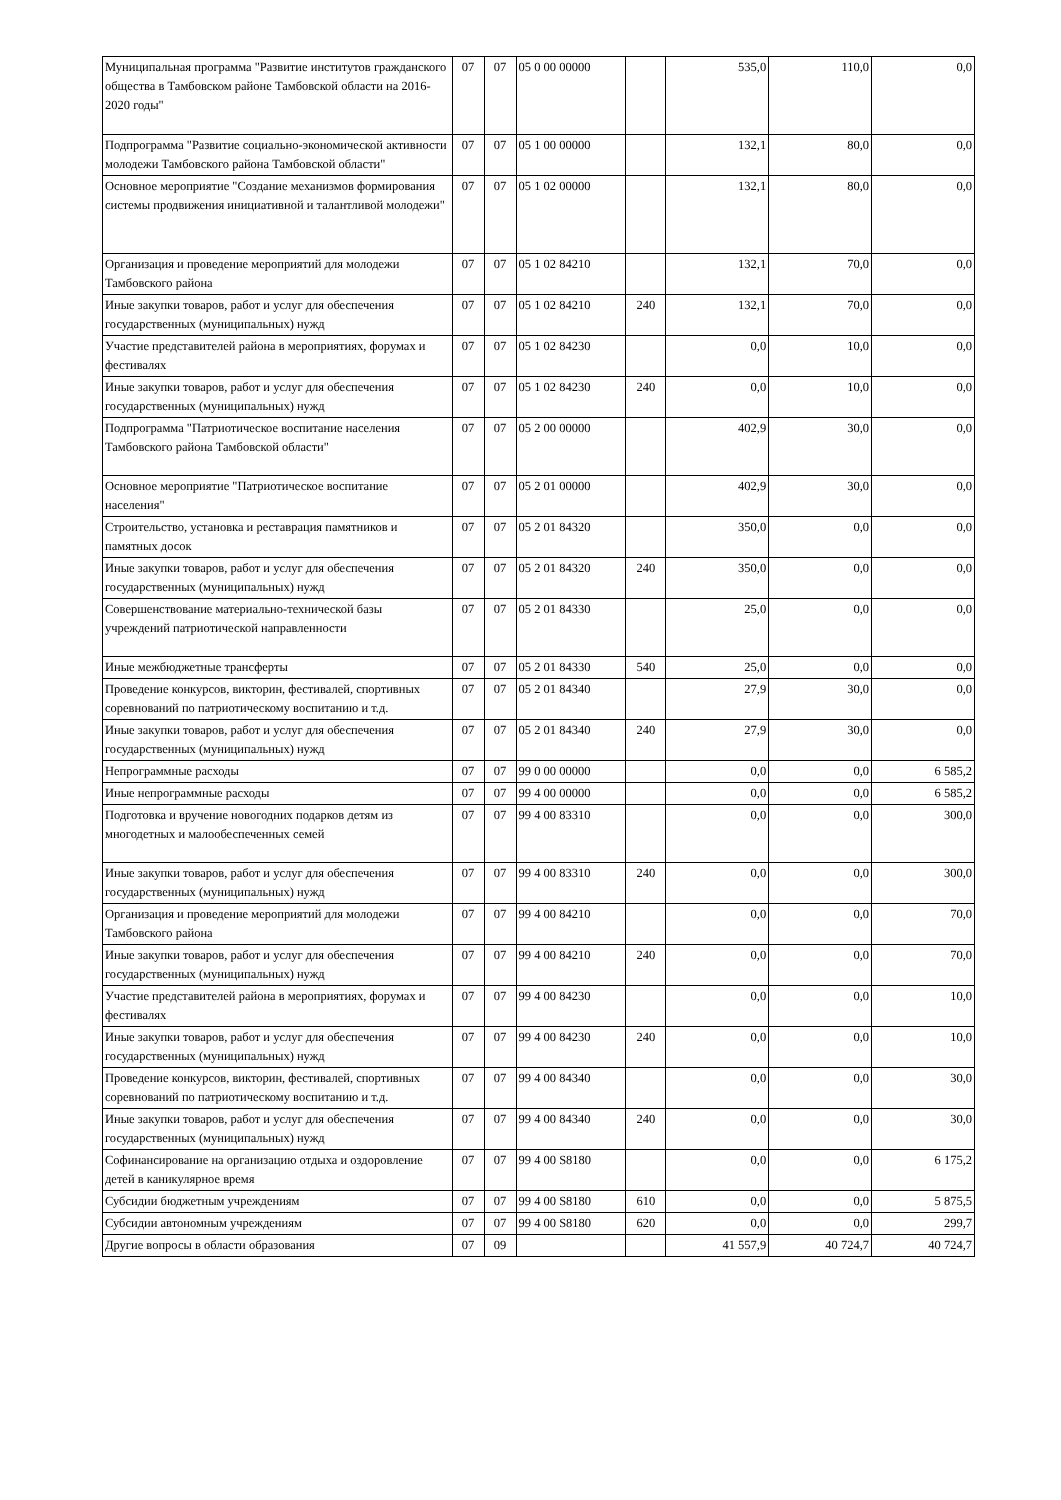| Муниципальная программа "Развитие институтов гражданского общества в Тамбовском районе Тамбовской области на 2016-2020 годы" | 07 | 07 | 05 0 00 00000 | | 535,0 | 110,0 | 0,0 |
| Подпрограмма "Развитие социально-экономической активности молодежи Тамбовского района Тамбовской области" | 07 | 07 | 05 1 00 00000 | | 132,1 | 80,0 | 0,0 |
| Основное мероприятие "Создание механизмов формирования системы продвижения инициативной и талантливой молодежи" | 07 | 07 | 05 1 02 00000 | | 132,1 | 80,0 | 0,0 |
| Организация и проведение мероприятий для молодежи Тамбовского района | 07 | 07 | 05 1 02 84210 | | 132,1 | 70,0 | 0,0 |
| Иные закупки товаров, работ и услуг для обеспечения государственных (муниципальных) нужд | 07 | 07 | 05 1 02 84210 | 240 | 132,1 | 70,0 | 0,0 |
| Участие представителей района в мероприятиях, форумах и фестивалях | 07 | 07 | 05 1 02 84230 | | 0,0 | 10,0 | 0,0 |
| Иные закупки товаров, работ и услуг для обеспечения государственных (муниципальных) нужд | 07 | 07 | 05 1 02 84230 | 240 | 0,0 | 10,0 | 0,0 |
| Подпрограмма "Патриотическое воспитание населения Тамбовского района Тамбовской области" | 07 | 07 | 05 2 00 00000 | | 402,9 | 30,0 | 0,0 |
| Основное мероприятие "Патриотическое воспитание населения" | 07 | 07 | 05 2 01 00000 | | 402,9 | 30,0 | 0,0 |
| Строительство, установка и реставрация памятников и памятных досок | 07 | 07 | 05 2 01 84320 | | 350,0 | 0,0 | 0,0 |
| Иные закупки товаров, работ и услуг для обеспечения государственных (муниципальных) нужд | 07 | 07 | 05 2 01 84320 | 240 | 350,0 | 0,0 | 0,0 |
| Совершенствование материально-технической базы учреждений патриотической направленности | 07 | 07 | 05 2 01 84330 | | 25,0 | 0,0 | 0,0 |
| Иные межбюджетные трансферты | 07 | 07 | 05 2 01 84330 | 540 | 25,0 | 0,0 | 0,0 |
| Проведение конкурсов, викторин, фестивалей, спортивных соревнований по патриотическому воспитанию и т.д. | 07 | 07 | 05 2 01 84340 | | 27,9 | 30,0 | 0,0 |
| Иные закупки товаров, работ и услуг для обеспечения государственных (муниципальных) нужд | 07 | 07 | 05 2 01 84340 | 240 | 27,9 | 30,0 | 0,0 |
| Непрограммные расходы | 07 | 07 | 99 0 00 00000 | | 0,0 | 0,0 | 6 585,2 |
| Иные непрограммные расходы | 07 | 07 | 99 4 00 00000 | | 0,0 | 0,0 | 6 585,2 |
| Подготовка и вручение новогодних подарков детям из многодетных и малообеспеченных семей | 07 | 07 | 99 4 00 83310 | | 0,0 | 0,0 | 300,0 |
| Иные закупки товаров, работ и услуг для обеспечения государственных (муниципальных) нужд | 07 | 07 | 99 4 00 83310 | 240 | 0,0 | 0,0 | 300,0 |
| Организация и проведение мероприятий для молодежи Тамбовского района | 07 | 07 | 99 4 00 84210 | | 0,0 | 0,0 | 70,0 |
| Иные закупки товаров, работ и услуг для обеспечения государственных (муниципальных) нужд | 07 | 07 | 99 4 00 84210 | 240 | 0,0 | 0,0 | 70,0 |
| Участие представителей района в мероприятиях, форумах и фестивалях | 07 | 07 | 99 4 00 84230 | | 0,0 | 0,0 | 10,0 |
| Иные закупки товаров, работ и услуг для обеспечения государственных (муниципальных) нужд | 07 | 07 | 99 4 00 84230 | 240 | 0,0 | 0,0 | 10,0 |
| Проведение конкурсов, викторин, фестивалей, спортивных соревнований по патриотическому воспитанию и т.д. | 07 | 07 | 99 4 00 84340 | | 0,0 | 0,0 | 30,0 |
| Иные закупки товаров, работ и услуг для обеспечения государственных (муниципальных) нужд | 07 | 07 | 99 4 00 84340 | 240 | 0,0 | 0,0 | 30,0 |
| Софинансирование на организацию отдыха и оздоровление детей в каникулярное время | 07 | 07 | 99 4 00 S8180 | | 0,0 | 0,0 | 6 175,2 |
| Субсидии бюджетным учреждениям | 07 | 07 | 99 4 00 S8180 | 610 | 0,0 | 0,0 | 5 875,5 |
| Субсидии автономным учреждениям | 07 | 07 | 99 4 00 S8180 | 620 | 0,0 | 0,0 | 299,7 |
| Другие вопросы в области образования | 07 | 09 | | | 41 557,9 | 40 724,7 | 40 724,7 |